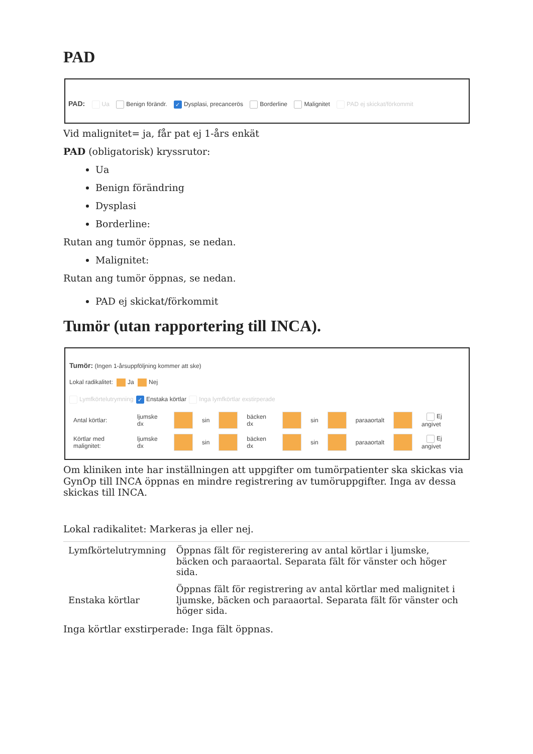PAD
PAD: Ua Benign förändr. ✓ Dysplasi, precancerös Borderline Malignitet PAD ej skickat/förkommit
Vid malignitet= ja, får pat ej 1-års enkät
PAD (obligatorisk) kryssrutor:
Ua
Benign förändring
Dysplasi
Borderline:
Rutan ang tumör öppnas, se nedan.
Malignitet:
Rutan ang tumör öppnas, se nedan.
PAD ej skickat/förkommit
Tumör (utan rapportering till INCA).
Tumör: (Ingen 1-årsuppföljning kommer att ske)
Lokal radikalitet: Ja Nej
Lymfkörtelutrymning ✓ Enstaka körtlar Inga lymfkörtlar exstirperade
| Antal körtlar: | ljumske dx | | sin | | bäcken dx | | sin | | paraaortalt | | Ej angivet |
| Körtlar med malignitet: | ljumske dx | | sin | | bäcken dx | | sin | | paraaortalt | | Ej angivet |
Om kliniken inte har inställningen att uppgifter om tumörpatienter ska skickas via GynOp till INCA öppnas en mindre registrering av tumöruppgifter. Inga av dessa skickas till INCA.
Lokal radikalitet: Markeras ja eller nej.
| Lymfkörtelutrymning | Öppnas fält för registerering av antal körtlar i ljumske, bäcken och paraaortal. Separata fält för vänster och höger sida. |
| Enstaka körtlar | Öppnas fält för registrering av antal körtlar med malignitet i ljumske, bäcken och paraaortal. Separata fält för vänster och höger sida. |
Inga körtlar exstirperade: Inga fält öppnas.